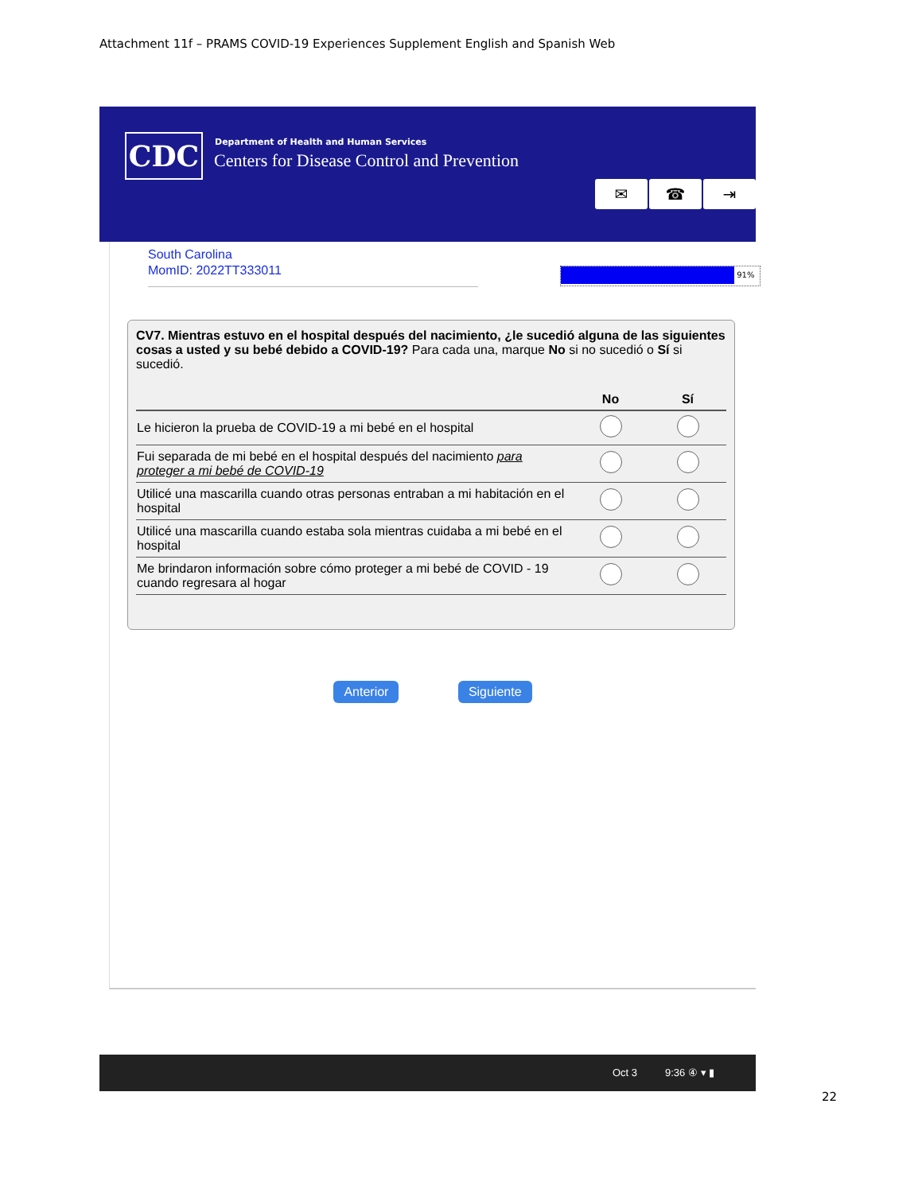Attachment 11f – PRAMS COVID-19 Experiences Supplement English and Spanish Web
CDC
Department of Health and Human Services
Centers for Disease Control and Prevention
✉ ☎ ⇥
South Carolina
MomID: 2022TT333011
91%
CV7. Mientras estuvo en el hospital después del nacimiento, ¿le sucedió alguna de las siguientes cosas a usted y su bebé debido a COVID-19? Para cada una, marque No si no sucedió o Sí si sucedió.
| | No | Sí |
| --- | --- | --- |
| Le hicieron la prueba de COVID-19 a mi bebé en el hospital | | |
| Fui separada de mi bebé en el hospital después del nacimiento para proteger a mi bebé de COVID-19 | | |
| Utilicé una mascarilla cuando otras personas entraban a mi habitación en el hospital | | |
| Utilicé una mascarilla cuando estaba sola mientras cuidaba a mi bebé en el hospital | | |
| Me brindaron información sobre cómo proteger a mi bebé de COVID - 19 cuando regresara al hogar | | |
Anterior Siguiente
Oct 3 9:36 ④ ▾ ▮
22